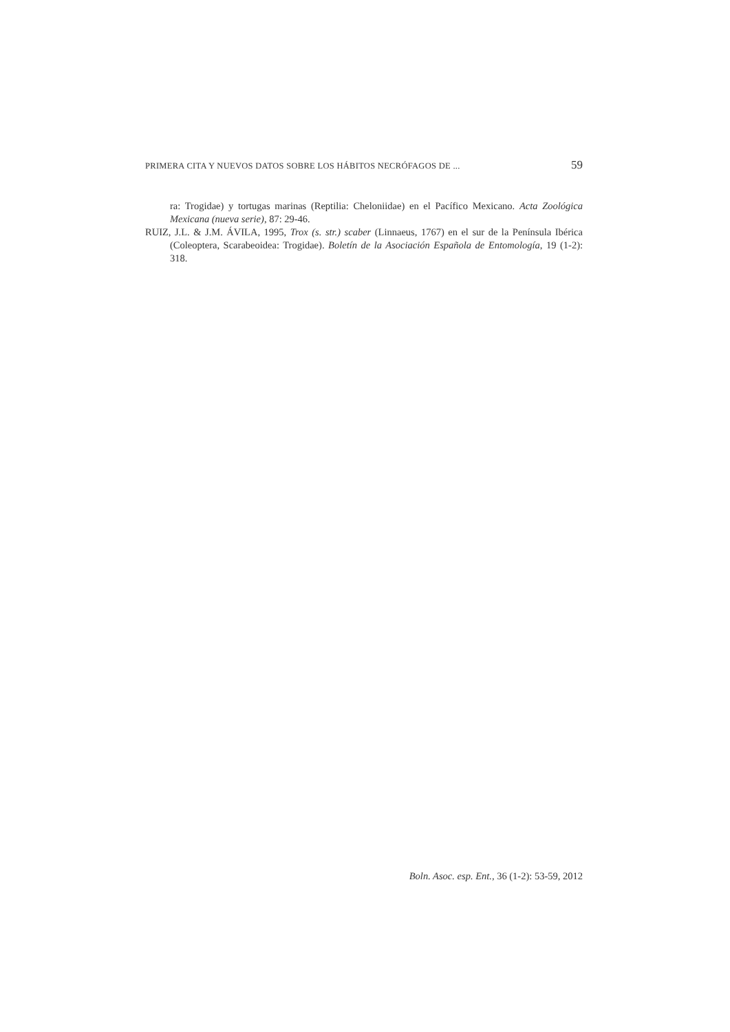PRIMERA CITA Y NUEVOS DATOS SOBRE LOS HÁBITOS NECRÓFAGOS DE ... 59
ra: Trogidae) y tortugas marinas (Reptilia: Cheloniidae) en el Pacífico Mexicano. Acta Zoológica Mexicana (nueva serie), 87: 29-46.
RUIZ, J.L. & J.M. ÁVILA, 1995, Trox (s. str.) scaber (Linnaeus, 1767) en el sur de la Península Ibérica (Coleoptera, Scarabeoidea: Trogidae). Boletín de la Asociación Española de Entomología, 19 (1-2): 318.
Boln. Asoc. esp. Ent., 36 (1-2): 53-59, 2012